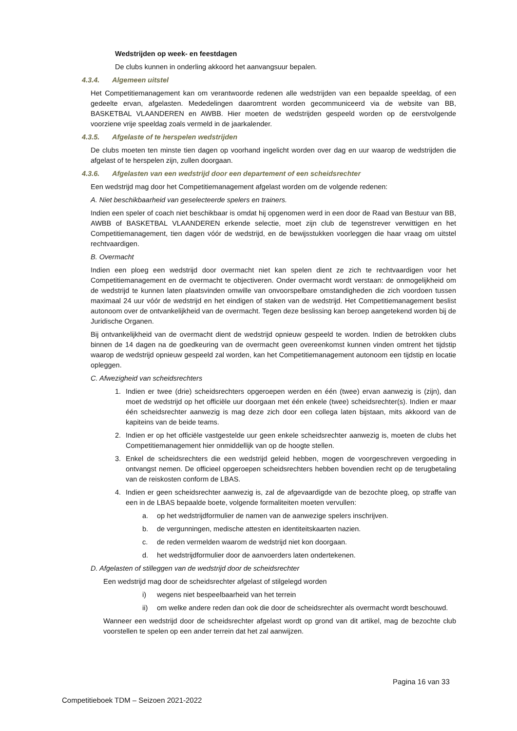Wedstrijden op week- en feestdagen
De clubs kunnen in onderling akkoord het aanvangsuur bepalen.
4.3.4. Algemeen uitstel
Het Competitiemanagement kan om verantwoorde redenen alle wedstrijden van een bepaalde speeldag, of een gedeelte ervan, afgelasten. Mededelingen daaromtrent worden gecommuniceerd via de website van BB, BASKETBAL VLAANDEREN en AWBB. Hier moeten de wedstrijden gespeeld worden op de eerstvolgende voorziene vrije speeldag zoals vermeld in de jaarkalender.
4.3.5. Afgelaste of te herspelen wedstrijden
De clubs moeten ten minste tien dagen op voorhand ingelicht worden over dag en uur waarop de wedstrijden die afgelast of te herspelen zijn, zullen doorgaan.
4.3.6. Afgelasten van een wedstrijd door een departement of een scheidsrechter
Een wedstrijd mag door het Competitiemanagement afgelast worden om de volgende redenen:
A. Niet beschikbaarheid van geselecteerde spelers en trainers.
Indien een speler of coach niet beschikbaar is omdat hij opgenomen werd in een door de Raad van Bestuur van BB, AWBB of BASKETBAL VLAANDEREN erkende selectie, moet zijn club de tegenstrever verwittigen en het Competitiemanagement, tien dagen vóór de wedstrijd, en de bewijsstukken voorleggen die haar vraag om uitstel rechtvaardigen.
B. Overmacht
Indien een ploeg een wedstrijd door overmacht niet kan spelen dient ze zich te rechtvaardigen voor het Competitiemanagement en de overmacht te objectiveren. Onder overmacht wordt verstaan: de onmogelijkheid om de wedstrijd te kunnen laten plaatsvinden omwille van onvoorspelbare omstandigheden die zich voordoen tussen maximaal 24 uur vóór de wedstrijd en het eindigen of staken van de wedstrijd. Het Competitiemanagement beslist autonoom over de ontvankelijkheid van de overmacht. Tegen deze beslissing kan beroep aangetekend worden bij de Juridische Organen.
Bij ontvankelijkheid van de overmacht dient de wedstrijd opnieuw gespeeld te worden. Indien de betrokken clubs binnen de 14 dagen na de goedkeuring van de overmacht geen overeenkomst kunnen vinden omtrent het tijdstip waarop de wedstrijd opnieuw gespeeld zal worden, kan het Competitiemanagement autonoom een tijdstip en locatie opleggen.
C. Afwezigheid van scheidsrechters
1. Indien er twee (drie) scheidsrechters opgeroepen werden en één (twee) ervan aanwezig is (zijn), dan moet de wedstrijd op het officiële uur doorgaan met één enkele (twee) scheidsrechter(s). Indien er maar één scheidsrechter aanwezig is mag deze zich door een collega laten bijstaan, mits akkoord van de kapiteins van de beide teams.
2. Indien er op het officiële vastgestelde uur geen enkele scheidsrechter aanwezig is, moeten de clubs het Competitiemanagement hier onmiddellijk van op de hoogte stellen.
3. Enkel de scheidsrechters die een wedstrijd geleid hebben, mogen de voorgeschreven vergoeding in ontvangst nemen. De officieel opgeroepen scheidsrechters hebben bovendien recht op de terugbetaling van de reiskosten conform de LBAS.
4. Indien er geen scheidsrechter aanwezig is, zal de afgevaardigde van de bezochte ploeg, op straffe van een in de LBAS bepaalde boete, volgende formaliteiten moeten vervullen:
a. op het wedstrijdformulier de namen van de aanwezige spelers inschrijven.
b. de vergunningen, medische attesten en identiteitskaarten nazien.
c. de reden vermelden waarom de wedstrijd niet kon doorgaan.
d. het wedstrijdformulier door de aanvoerders laten ondertekenen.
D. Afgelasten of stilleggen van de wedstrijd door de scheidsrechter
Een wedstrijd mag door de scheidsrechter afgelast of stilgelegd worden
i) wegens niet bespeelbaarheid van het terrein
ii) om welke andere reden dan ook die door de scheidsrechter als overmacht wordt beschouwd.
Wanneer een wedstrijd door de scheidsrechter afgelast wordt op grond van dit artikel, mag de bezochte club voorstellen te spelen op een ander terrein dat het zal aanwijzen.
Pagina 16 van 33
Competitieboek TDM – Seizoen 2021-2022